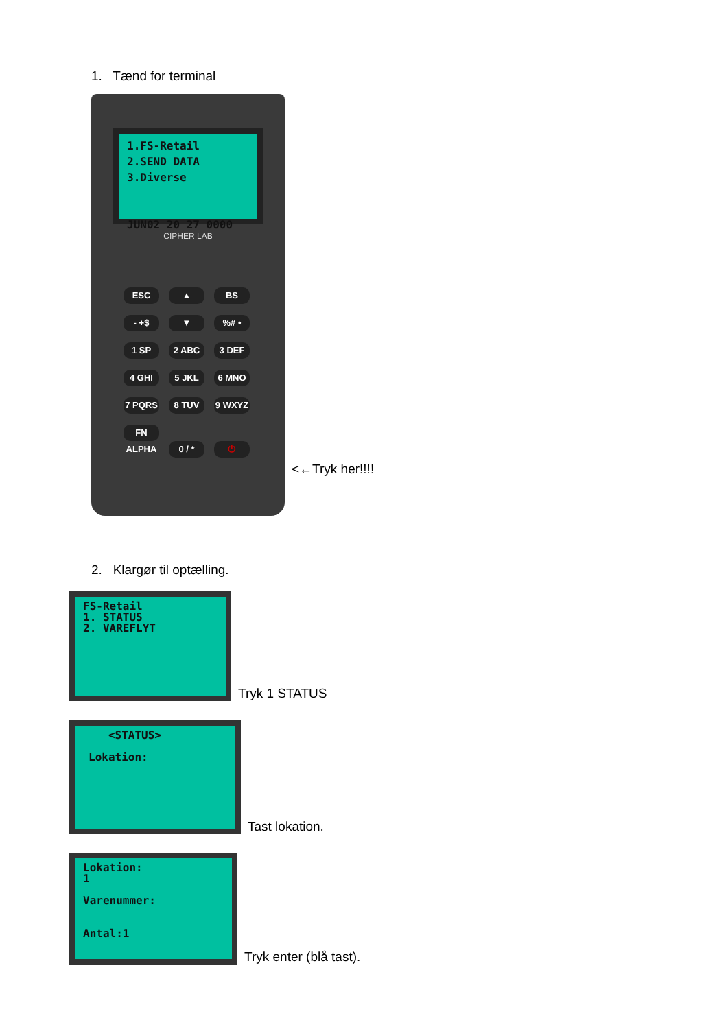1. Tænd for terminal
1.FS-Retail
2.SEND DATA
3.Diverse
JUN02 20 27 0000
CIPHER LAB
ESC ▲ BS
- +$ ▼%# •
1 SP 2 ABC 3 DEF
4 GHI 5 JKL 6 MNO
7 PQRS 8 TUV 9 WXYZ
FN ALPHA 0 / * ⏻
<←Tryk her!!!!
2. Klargør til optælling.
FS-Retail
1. STATUS
2. VAREFLYT
Tryk 1 STATUS
<STATUS>
Lokation:
Tast lokation.
Lokation:
1
Varenummer:
Antal:1
Tryk enter (blå tast).